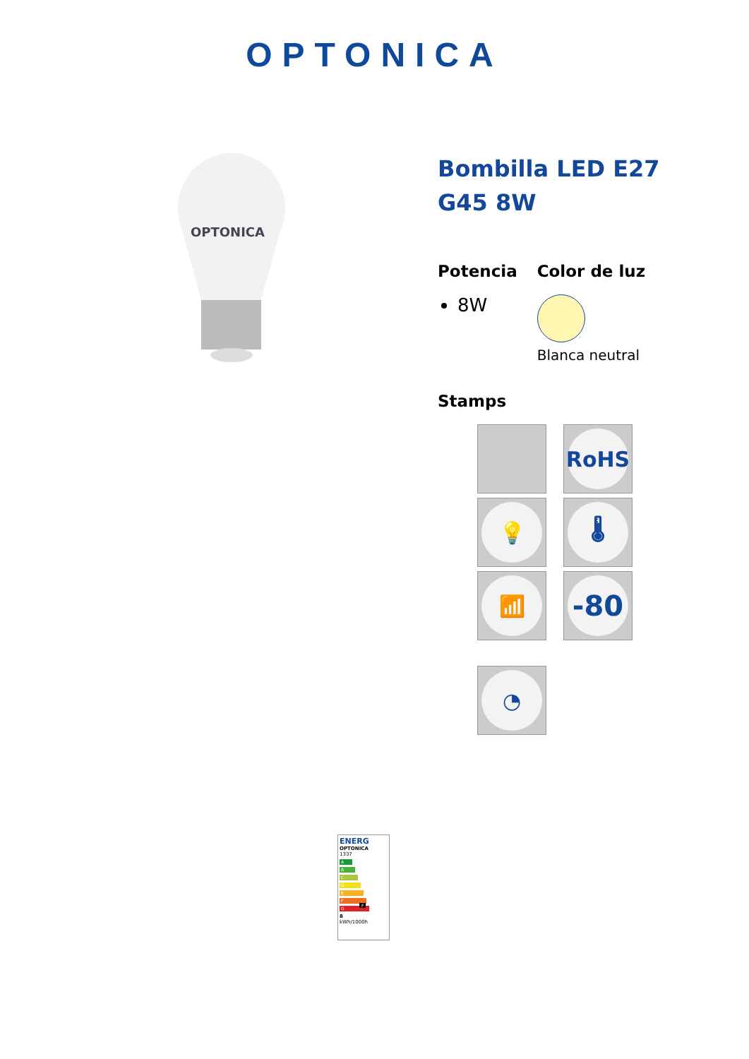OPTONICA
OPTONICA
Bombilla LED E27 G45 8W
Potencia
8W
Color de luz
Blanca neutral
Stamps
RoHS
💡
🌡
📶
-80
◔
ENERG
OPTONICA
1337
A
B
C
D
E
F F
G
8
kWh/1000h